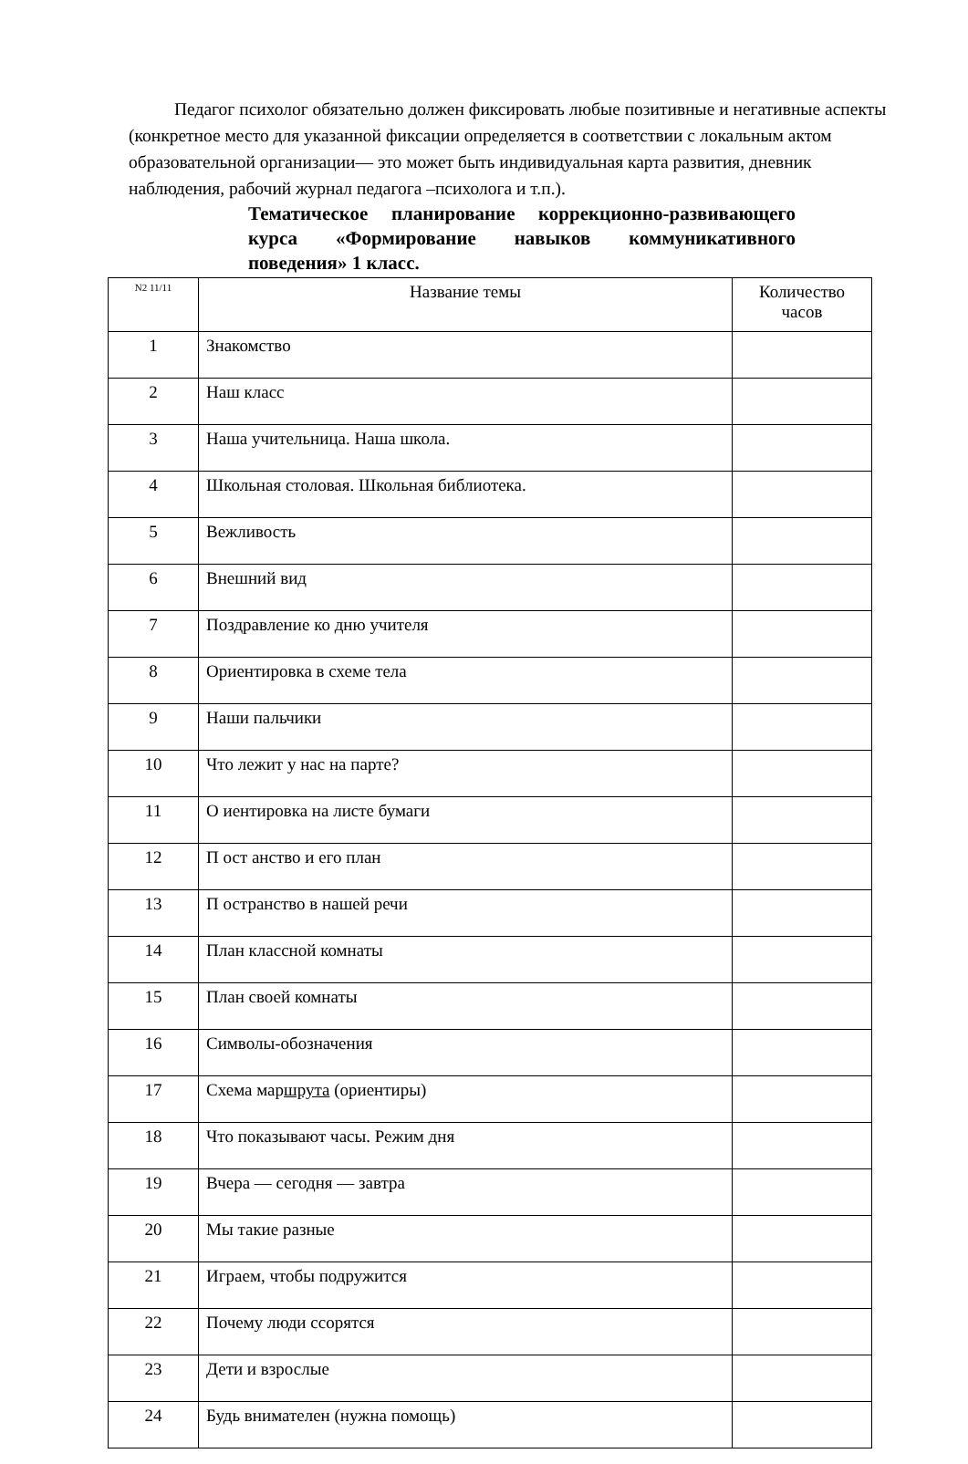Педагог психолог обязательно должен фиксировать любые позитивные и негативные аспекты (конкретное место для указанной фиксации определяется в соответствии с локальным актом образовательной организации— это может быть индивидуальная карта развития, дневник наблюдения, рабочий журнал педагога –психолога и т.п.).
Тематическое планирование коррекционно-развивающего курса «Формирование навыков коммуникативного поведения» 1 класс.
| N2 11/11 | Название темы | Количество часов |
| --- | --- | --- |
| 1 | Знакомство | |
| 2 | Наш класс | |
| 3 | Наша учительница. Наша школа. | |
| 4 | Школьная столовая. Школьная библиотека. | |
| 5 | Вежливость | |
| 6 | Внешний вид | |
| 7 | Поздравление ко дню учителя | |
| 8 | Ориентировка в схеме тела | |
| 9 | Наши пальчики | |
| 10 | Что лежит у нас на парте? | |
| 11 | О иентировка на листе бумаги | |
| 12 | П ост анство и его план | |
| 13 | П остранство в нашей речи | |
| 14 | План классной комнаты | |
| 15 | План своей комнаты | |
| 16 | Символы-обозначения | |
| 17 | Схема мар шрута (ориентиры) | |
| 18 | Что показывают часы. Режим дня | |
| 19 | Вчера — сегодня — завтра | |
| 20 | Мы такие разные | |
| 21 | Играем, чтобы подружится | |
| 22 | Почему люди ссорятся | |
| 23 | Дети и взрослые | |
| 24 | Будь внимателен (нужна помощь) | |